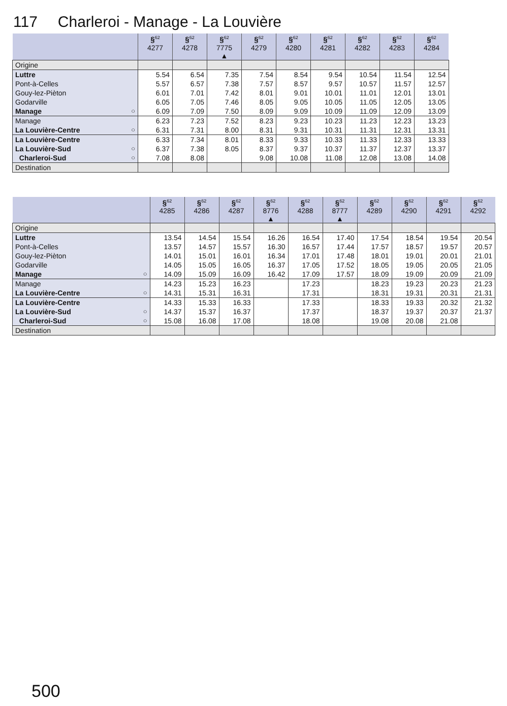117 Charleroi - Manage - La Louvière
| | §<sup>62</sup> 4277 | §<sup>62</sup> 4278 | §<sup>62</sup> 7775 ▲ | §<sup>62</sup> 4279 | §<sup>62</sup> 4280 | §<sup>62</sup> 4281 | §<sup>62</sup> 4282 | §<sup>62</sup> 4283 | §<sup>62</sup> 4284 |
| --- | --- | --- | --- | --- | --- | --- | --- | --- | --- |
| Origine | | | | | | | | | |
| Luttre | 5.54 | 6.54 | 7.35 | 7.54 | 8.54 | 9.54 | 10.54 | 11.54 | 12.54 |
| Pont-à-Celles | 5.57 | 6.57 | 7.38 | 7.57 | 8.57 | 9.57 | 10.57 | 11.57 | 12.57 |
| Gouy-lez-Pièton | 6.01 | 7.01 | 7.42 | 8.01 | 9.01 | 10.01 | 11.01 | 12.01 | 13.01 |
| Godarville | 6.05 | 7.05 | 7.46 | 8.05 | 9.05 | 10.05 | 11.05 | 12.05 | 13.05 |
| Manage ○ | 6.09 | 7.09 | 7.50 | 8.09 | 9.09 | 10.09 | 11.09 | 12.09 | 13.09 |
| Manage | 6.23 | 7.23 | 7.52 | 8.23 | 9.23 | 10.23 | 11.23 | 12.23 | 13.23 |
| La Louvière-Centre ○ | 6.31 | 7.31 | 8.00 | 8.31 | 9.31 | 10.31 | 11.31 | 12.31 | 13.31 |
| La Louvière-Centre | 6.33 | 7.34 | 8.01 | 8.33 | 9.33 | 10.33 | 11.33 | 12.33 | 13.33 |
| La Louvière-Sud ○ | 6.37 | 7.38 | 8.05 | 8.37 | 9.37 | 10.37 | 11.37 | 12.37 | 13.37 |
| Charleroi-Sud ○ | 7.08 | 8.08 | | 9.08 | 10.08 | 11.08 | 12.08 | 13.08 | 14.08 |
| Destination | | | | | | | | | |
| | §<sup>62</sup> 4285 | §<sup>62</sup> 4286 | §<sup>62</sup> 4287 | §<sup>62</sup> 8776 ▲ | §<sup>62</sup> 4288 | §<sup>62</sup> 8777 ▲ | §<sup>62</sup> 4289 | §<sup>62</sup> 4290 | §<sup>62</sup> 4291 | §<sup>62</sup> 4292 |
| --- | --- | --- | --- | --- | --- | --- | --- | --- | --- | --- |
| Origine | | | | | | | | | | |
| Luttre | 13.54 | 14.54 | 15.54 | 16.26 | 16.54 | 17.40 | 17.54 | 18.54 | 19.54 | 20.54 |
| Pont-à-Celles | 13.57 | 14.57 | 15.57 | 16.30 | 16.57 | 17.44 | 17.57 | 18.57 | 19.57 | 20.57 |
| Gouy-lez-Pièton | 14.01 | 15.01 | 16.01 | 16.34 | 17.01 | 17.48 | 18.01 | 19.01 | 20.01 | 21.01 |
| Godarville | 14.05 | 15.05 | 16.05 | 16.37 | 17.05 | 17.52 | 18.05 | 19.05 | 20.05 | 21.05 |
| Manage ○ | 14.09 | 15.09 | 16.09 | 16.42 | 17.09 | 17.57 | 18.09 | 19.09 | 20.09 | 21.09 |
| Manage | 14.23 | 15.23 | 16.23 | | 17.23 | | 18.23 | 19.23 | 20.23 | 21.23 |
| La Louvière-Centre ○ | 14.31 | 15.31 | 16.31 | | 17.31 | | 18.31 | 19.31 | 20.31 | 21.31 |
| La Louvière-Centre | 14.33 | 15.33 | 16.33 | | 17.33 | | 18.33 | 19.33 | 20.32 | 21.32 |
| La Louvière-Sud ○ | 14.37 | 15.37 | 16.37 | | 17.37 | | 18.37 | 19.37 | 20.37 | 21.37 |
| Charleroi-Sud ○ | 15.08 | 16.08 | 17.08 | | 18.08 | | 19.08 | 20.08 | 21.08 | |
| Destination | | | | | | | | | | |
500